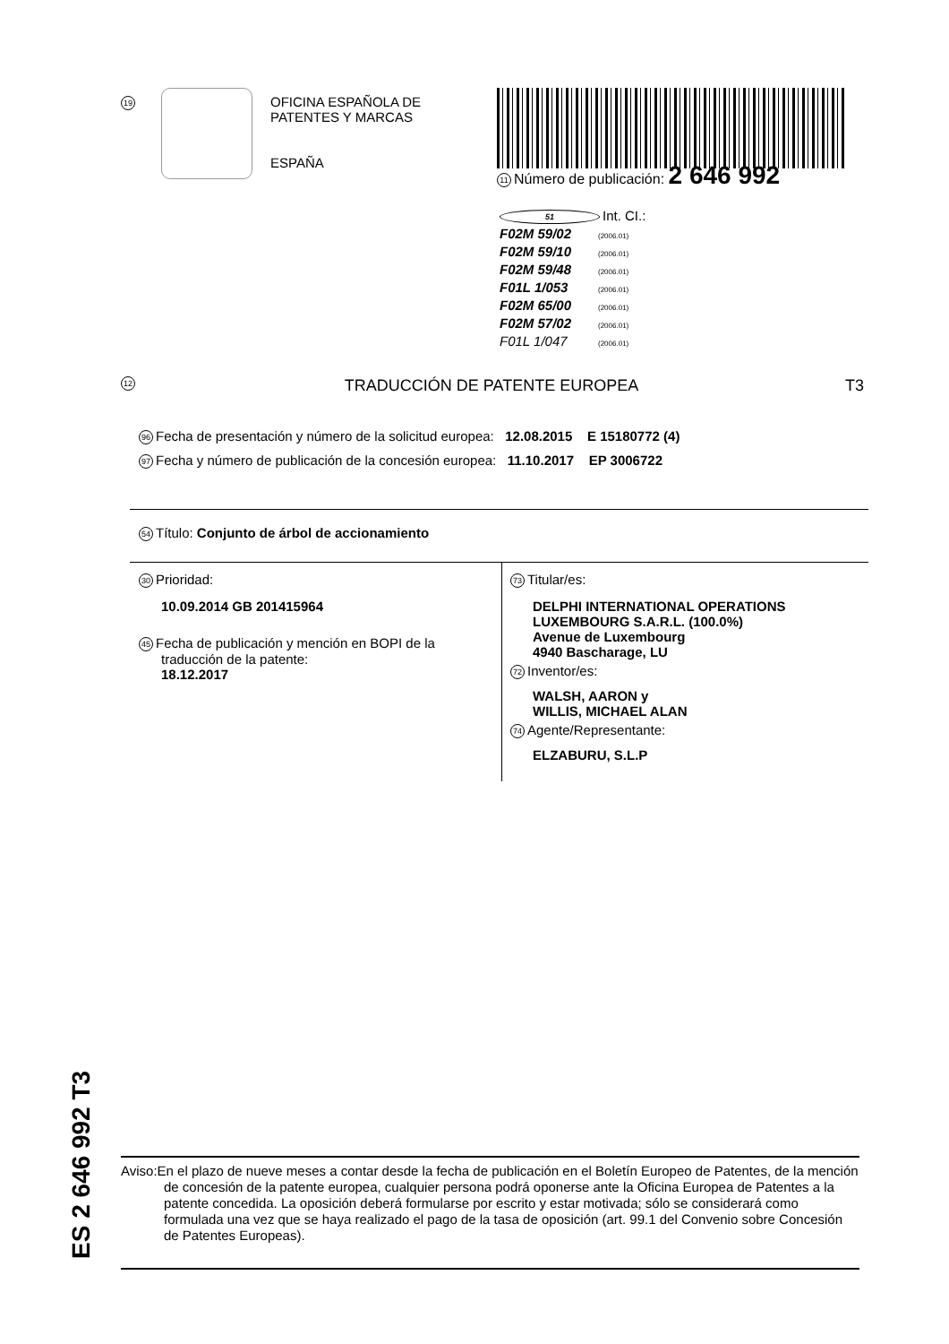19
OFICINA ESPAÑOLA DE
PATENTES Y MARCAS
ESPAÑA
11 Número de publicación: 2 646 992
51 Int. CI.:
F02M 59/02 (2006.01)
F02M 59/10 (2006.01)
F02M 59/48 (2006.01)
F01L 1/053 (2006.01)
F02M 65/00 (2006.01)
F02M 57/02 (2006.01)
F01L 1/047 (2006.01)
12 TRADUCCIÓN DE PATENTE EUROPEA T3
96 Fecha de presentación y número de la solicitud europea: 12.08.2015 E 15180772 (4)
97 Fecha y número de publicación de la concesión europea: 11.10.2017 EP 3006722
54 Título: Conjunto de árbol de accionamiento
30 Prioridad:
10.09.2014 GB 201415964
45 Fecha de publicación y mención en BOPI de la
traducción de la patente:
18.12.2017
73 Titular/es:
DELPHI INTERNATIONAL OPERATIONS
LUXEMBOURG S.A.R.L. (100.0%)
Avenue de Luxembourg
4940 Bascharage, LU
72 Inventor/es:
WALSH, AARON y
WILLIS, MICHAEL ALAN
74 Agente/Representante:
ELZABURU, S.L.P
Aviso:En el plazo de nueve meses a contar desde la fecha de publicación en el Boletín Europeo de Patentes, de la mención de concesión de la patente europea, cualquier persona podrá oponerse ante la Oficina Europea de Patentes a la patente concedida. La oposición deberá formularse por escrito y estar motivada; sólo se considerará como formulada una vez que se haya realizado el pago de la tasa de oposición (art. 99.1 del Convenio sobre Concesión de Patentes Europeas).
ES 2 646 992 T3